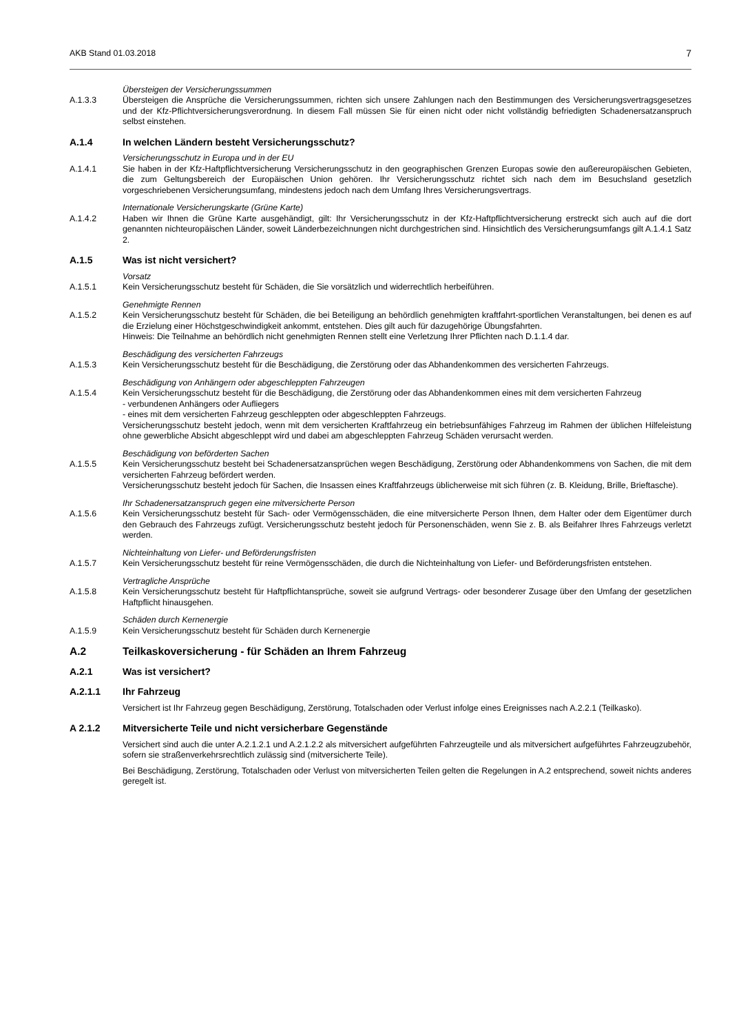AKB Stand 01.03.2018 7
Übersteigen der Versicherungssummen
A.1.3.3 Übersteigen die Ansprüche die Versicherungssummen, richten sich unsere Zahlungen nach den Bestimmungen des Versicherungsvertragsgesetzes und der Kfz-Pflichtversicherungsverordnung. In diesem Fall müssen Sie für einen nicht oder nicht vollständig befriedigten Schadenersatzanspruch selbst einstehen.
A.1.4 In welchen Ländern besteht Versicherungsschutz?
Versicherungsschutz in Europa und in der EU
A.1.4.1 Sie haben in der Kfz-Haftpflichtversicherung Versicherungsschutz in den geographischen Grenzen Europas sowie den außereuropäischen Gebieten, die zum Geltungsbereich der Europäischen Union gehören. Ihr Versicherungsschutz richtet sich nach dem im Besuchsland gesetzlich vorgeschriebenen Versicherungsumfang, mindestens jedoch nach dem Umfang Ihres Versicherungsvertrags.
Internationale Versicherungskarte (Grüne Karte)
A.1.4.2 Haben wir Ihnen die Grüne Karte ausgehändigt, gilt: Ihr Versicherungsschutz in der Kfz-Haftpflichtversicherung erstreckt sich auch auf die dort genannten nichteuropäischen Länder, soweit Länderbezeichnungen nicht durchgestrichen sind. Hinsichtlich des Versicherungsumfangs gilt A.1.4.1 Satz 2.
A.1.5 Was ist nicht versichert?
Vorsatz
A.1.5.1 Kein Versicherungsschutz besteht für Schäden, die Sie vorsätzlich und widerrechtlich herbeiführen.
Genehmigte Rennen
A.1.5.2 Kein Versicherungsschutz besteht für Schäden, die bei Beteiligung an behördlich genehmigten kraftfahrt-sportlichen Veranstaltungen, bei denen es auf die Erzielung einer Höchstgeschwindigkeit ankommt, entstehen. Dies gilt auch für dazugehörige Übungsfahrten.
Hinweis: Die Teilnahme an behördlich nicht genehmigten Rennen stellt eine Verletzung Ihrer Pflichten nach D.1.1.4 dar.
Beschädigung des versicherten Fahrzeugs
A.1.5.3 Kein Versicherungsschutz besteht für die Beschädigung, die Zerstörung oder das Abhandenkommen des versicherten Fahrzeugs.
Beschädigung von Anhängern oder abgeschleppten Fahrzeugen
A.1.5.4 Kein Versicherungsschutz besteht für die Beschädigung, die Zerstörung oder das Abhandenkommen eines mit dem versicherten Fahrzeug
- verbundenen Anhängers oder Aufliegers
- eines mit dem versicherten Fahrzeug geschleppten oder abgeschleppten Fahrzeugs.
Versicherungsschutz besteht jedoch, wenn mit dem versicherten Kraftfahrzeug ein betriebsunfähiges Fahrzeug im Rahmen der üblichen Hilfeleistung ohne gewerbliche Absicht abgeschleppt wird und dabei am abgeschleppten Fahrzeug Schäden verursacht werden.
Beschädigung von beförderten Sachen
A.1.5.5 Kein Versicherungsschutz besteht bei Schadenersatzansprüchen wegen Beschädigung, Zerstörung oder Abhandenkommens von Sachen, die mit dem versicherten Fahrzeug befördert werden.
Versicherungsschutz besteht jedoch für Sachen, die Insassen eines Kraftfahrzeugs üblicherweise mit sich führen (z. B. Kleidung, Brille, Brieftasche).
Ihr Schadenersatzanspruch gegen eine mitversicherte Person
A.1.5.6 Kein Versicherungsschutz besteht für Sach- oder Vermögensschäden, die eine mitversicherte Person Ihnen, dem Halter oder dem Eigentümer durch den Gebrauch des Fahrzeugs zufügt. Versicherungsschutz besteht jedoch für Personenschäden, wenn Sie z. B. als Beifahrer Ihres Fahrzeugs verletzt werden.
Nichteinhaltung von Liefer- und Beförderungsfristen
A.1.5.7 Kein Versicherungsschutz besteht für reine Vermögensschäden, die durch die Nichteinhaltung von Liefer- und Beförderungsfristen entstehen.
Vertragliche Ansprüche
A.1.5.8 Kein Versicherungsschutz besteht für Haftpflichtansprüche, soweit sie aufgrund Vertrags- oder besonderer Zusage über den Umfang der gesetzlichen Haftpflicht hinausgehen.
Schäden durch Kernenergie
A.1.5.9 Kein Versicherungsschutz besteht für Schäden durch Kernenergie
A.2 Teilkaskoversicherung - für Schäden an Ihrem Fahrzeug
A.2.1 Was ist versichert?
A.2.1.1 Ihr Fahrzeug
Versichert ist Ihr Fahrzeug gegen Beschädigung, Zerstörung, Totalschaden oder Verlust infolge eines Ereignisses nach A.2.2.1 (Teilkasko).
A 2.1.2 Mitversicherte Teile und nicht versicherbare Gegenstände
Versichert sind auch die unter A.2.1.2.1 und A.2.1.2.2 als mitversichert aufgeführten Fahrzeugteile und als mitversichert aufgeführtes Fahrzeugzubehör, sofern sie straßenverkehrsrechtlich zulässig sind (mitversicherte Teile).
Bei Beschädigung, Zerstörung, Totalschaden oder Verlust von mitversicherten Teilen gelten die Regelungen in A.2 entsprechend, soweit nichts anderes geregelt ist.